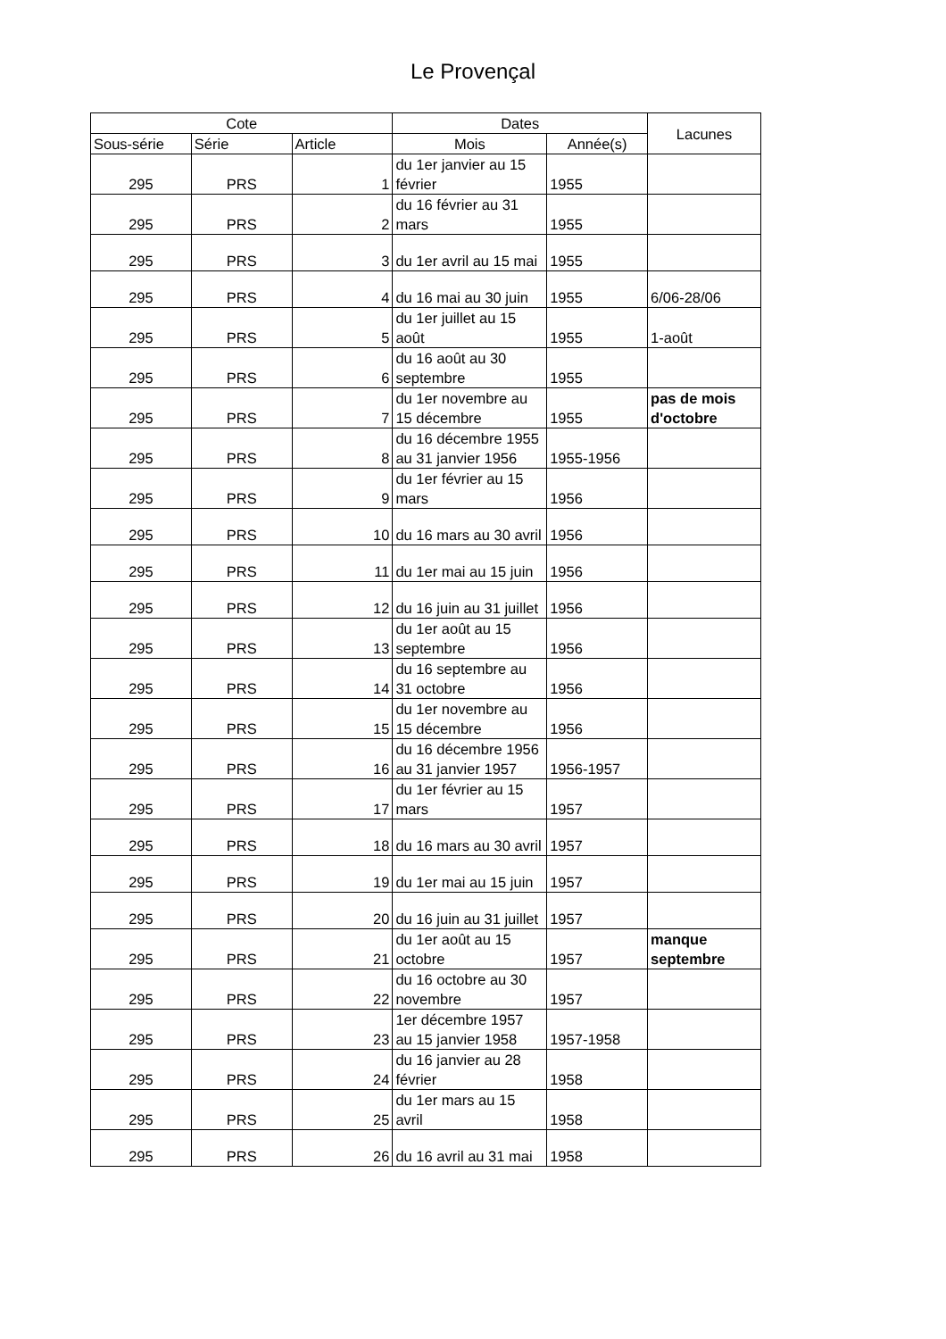Le Provençal
| Cote | | | Dates | | Lacunes |
| --- | --- | --- | --- | --- | --- |
| Sous-série | Série | Article | Mois | Année(s) | |
| 295 | PRS | 1 | du 1er janvier au 15 février | 1955 | |
| 295 | PRS | 2 | du 16 février au 31 mars | 1955 | |
| 295 | PRS | 3 | du 1er avril au 15 mai | 1955 | |
| 295 | PRS | 4 | du 16 mai au 30 juin | 1955 | 6/06-28/06 |
| 295 | PRS | 5 | du 1er juillet au 15 août | 1955 | 1-août |
| 295 | PRS | 6 | du 16 août au 30 septembre | 1955 | |
| 295 | PRS | 7 | du 1er novembre au 15 décembre | 1955 | pas de mois d'octobre |
| 295 | PRS | 8 | du 16 décembre 1955 au 31 janvier 1956 | 1955-1956 | |
| 295 | PRS | 9 | du 1er février au 15 mars | 1956 | |
| 295 | PRS | 10 | du 16 mars au 30 avril | 1956 | |
| 295 | PRS | 11 | du 1er mai au 15 juin | 1956 | |
| 295 | PRS | 12 | du 16 juin au 31 juillet | 1956 | |
| 295 | PRS | 13 | du 1er août au 15 septembre | 1956 | |
| 295 | PRS | 14 | du 16 septembre au 31 octobre | 1956 | |
| 295 | PRS | 15 | du 1er novembre au 15 décembre | 1956 | |
| 295 | PRS | 16 | du 16 décembre 1956 au 31 janvier 1957 | 1956-1957 | |
| 295 | PRS | 17 | du 1er février au 15 mars | 1957 | |
| 295 | PRS | 18 | du 16 mars au 30 avril | 1957 | |
| 295 | PRS | 19 | du 1er mai au 15 juin | 1957 | |
| 295 | PRS | 20 | du 16 juin au 31 juillet | 1957 | |
| 295 | PRS | 21 | du 1er août au 15 octobre | 1957 | manque septembre |
| 295 | PRS | 22 | du 16 octobre au 30 novembre | 1957 | |
| 295 | PRS | 23 | 1er décembre 1957 au 15 janvier 1958 | 1957-1958 | |
| 295 | PRS | 24 | du 16 janvier au 28 février | 1958 | |
| 295 | PRS | 25 | du 1er mars au 15 avril | 1958 | |
| 295 | PRS | 26 | du 16 avril au 31 mai | 1958 | |